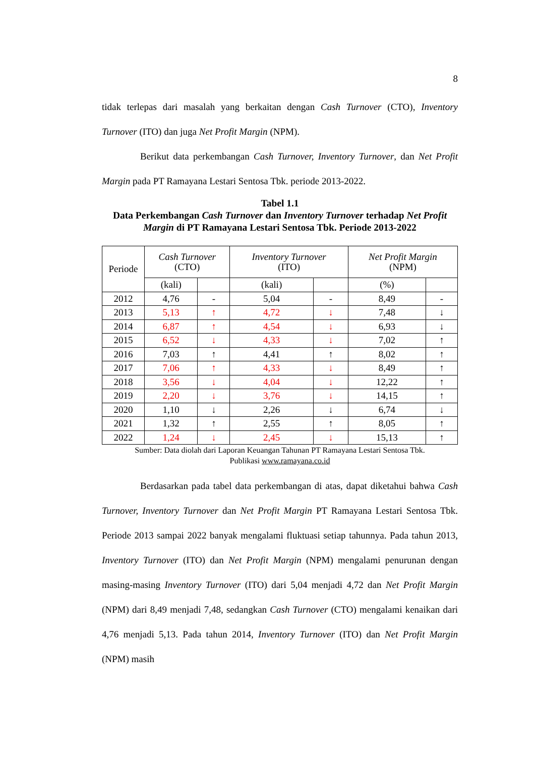8
tidak terlepas dari masalah yang berkaitan dengan Cash Turnover (CTO), Inventory Turnover (ITO) dan juga Net Profit Margin (NPM).
Berikut data perkembangan Cash Turnover, Inventory Turnover, dan Net Profit Margin pada PT Ramayana Lestari Sentosa Tbk. periode 2013-2022.
Tabel 1.1
Data Perkembangan Cash Turnover dan Inventory Turnover terhadap Net Profit Margin di PT Ramayana Lestari Sentosa Tbk. Periode 2013-2022
| Periode | Cash Turnover (CTO) | | Inventory Turnover (ITO) | | Net Profit Margin (NPM) | |
| --- | --- | --- | --- | --- | --- | --- |
| | (kali) | | (kali) | | (%) | |
| 2012 | 4,76 | - | 5,04 | - | 8,49 | - |
| 2013 | 5,13 | ↑ | 4,72 | ↓ | 7,48 | ↓ |
| 2014 | 6,87 | ↑ | 4,54 | ↓ | 6,93 | ↓ |
| 2015 | 6,52 | ↓ | 4,33 | ↓ | 7,02 | ↑ |
| 2016 | 7,03 | ↑ | 4,41 | ↑ | 8,02 | ↑ |
| 2017 | 7,06 | ↑ | 4,33 | ↓ | 8,49 | ↑ |
| 2018 | 3,56 | ↓ | 4,04 | ↓ | 12,22 | ↑ |
| 2019 | 2,20 | ↓ | 3,76 | ↓ | 14,15 | ↑ |
| 2020 | 1,10 | ↓ | 2,26 | ↓ | 6,74 | ↓ |
| 2021 | 1,32 | ↑ | 2,55 | ↑ | 8,05 | ↑ |
| 2022 | 1,24 | ↓ | 2,45 | ↓ | 15,13 | ↑ |
Sumber: Data diolah dari Laporan Keuangan Tahunan PT Ramayana Lestari Sentosa Tbk.
Publikasi www.ramayana.co.id
Berdasarkan pada tabel data perkembangan di atas, dapat diketahui bahwa Cash Turnover, Inventory Turnover dan Net Profit Margin PT Ramayana Lestari Sentosa Tbk. Periode 2013 sampai 2022 banyak mengalami fluktuasi setiap tahunnya. Pada tahun 2013, Inventory Turnover (ITO) dan Net Profit Margin (NPM) mengalami penurunan dengan masing-masing Inventory Turnover (ITO) dari 5,04 menjadi 4,72 dan Net Profit Margin (NPM) dari 8,49 menjadi 7,48, sedangkan Cash Turnover (CTO) mengalami kenaikan dari 4,76 menjadi 5,13. Pada tahun 2014, Inventory Turnover (ITO) dan Net Profit Margin (NPM) masih